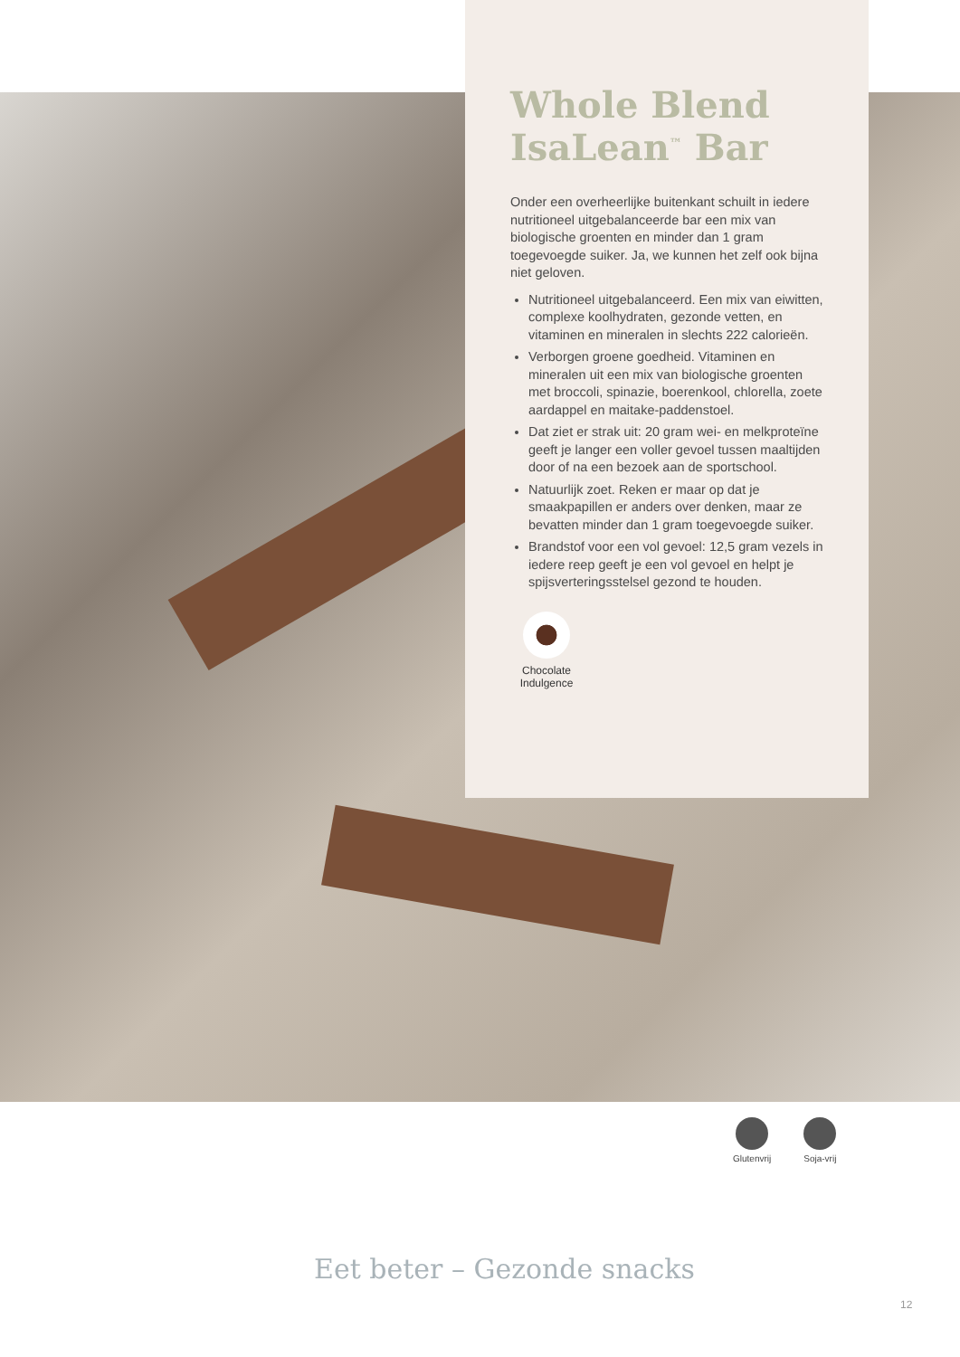Whole Blend IsaLean<sup>™</sup> Bar
Onder een overheerlijke buitenkant schuilt in iedere nutritioneel uitgebalanceerde bar een mix van biologische groenten en minder dan 1 gram toegevoegde suiker. Ja, we kunnen het zelf ook bijna niet geloven.
Nutritioneel uitgebalanceerd. Een mix van eiwitten, complexe koolhydraten, gezonde vetten, en vitaminen en mineralen in slechts 222 calorieën.
Verborgen groene goedheid. Vitaminen en mineralen uit een mix van biologische groenten met broccoli, spinazie, boerenkool, chlorella, zoete aardappel en maitake-paddenstoel.
Dat ziet er strak uit: 20 gram wei- en melkproteïne geeft je langer een voller gevoel tussen maaltijden door of na een bezoek aan de sportschool.
Natuurlijk zoet. Reken er maar op dat je smaakpapillen er anders over denken, maar ze bevatten minder dan 1 gram toegevoegde suiker.
Brandstof voor een vol gevoel: 12,5 gram vezels in iedere reep geeft je een vol gevoel en helpt je spijsverteringsstelsel gezond te houden.
Chocolate Indulgence
Glutenvrij Soja-vrij
Eet beter – Gezonde snacks
12